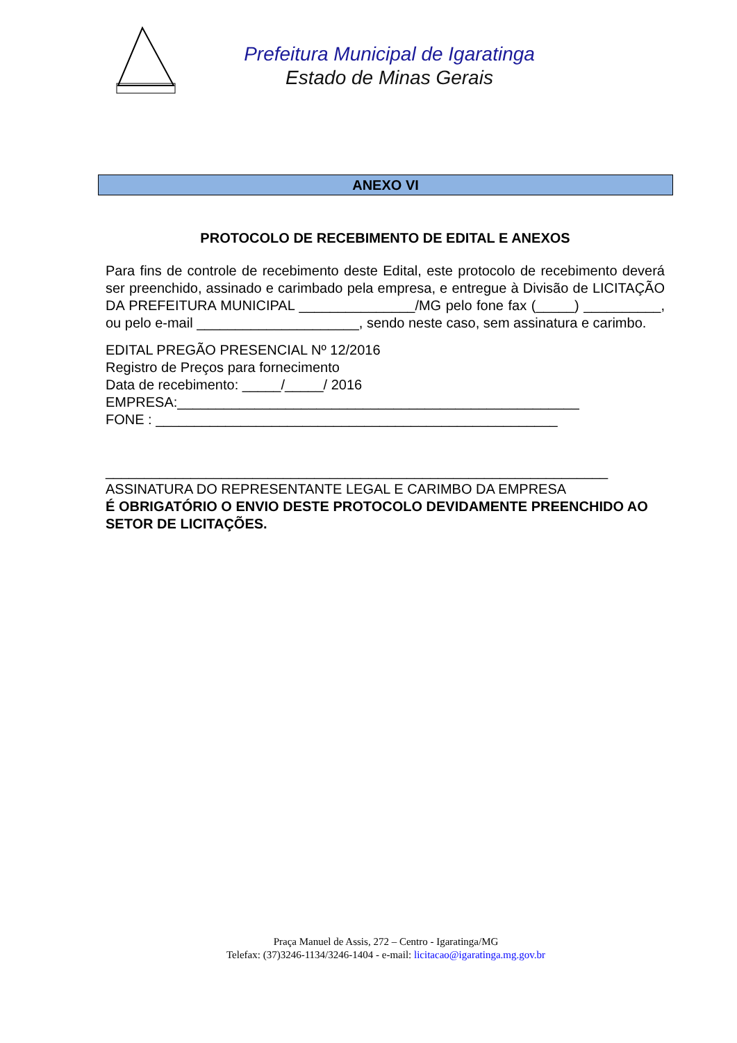Prefeitura Municipal de Igaratinga
Estado de Minas Gerais
ANEXO VI
PROTOCOLO DE RECEBIMENTO DE EDITAL E ANEXOS
Para fins de controle de recebimento deste Edital, este protocolo de recebimento deverá ser preenchido, assinado e carimbado pela empresa, e entregue à Divisão de LICITAÇÃO DA PREFEITURA MUNICIPAL _______________/MG pelo fone fax (_____) __________, ou pelo e-mail _____________________, sendo neste caso, sem assinatura e carimbo.
EDITAL PREGÃO PRESENCIAL Nº 12/2016
Registro de Preços para fornecimento
Data de recebimento: _____/_____/ 2016
EMPRESA:____________________________________________________
FONE : ____________________________________________________
_________________________________________________________________
ASSINATURA DO REPRESENTANTE LEGAL E CARIMBO DA EMPRESA
É OBRIGATÓRIO O ENVIO DESTE PROTOCOLO DEVIDAMENTE PREENCHIDO AO SETOR DE LICITAÇÕES.
Praça Manuel de Assis, 272 – Centro - Igaratinga/MG
Telefax: (37)3246-1134/3246-1404 - e-mail: licitacao@igaratinga.mg.gov.br